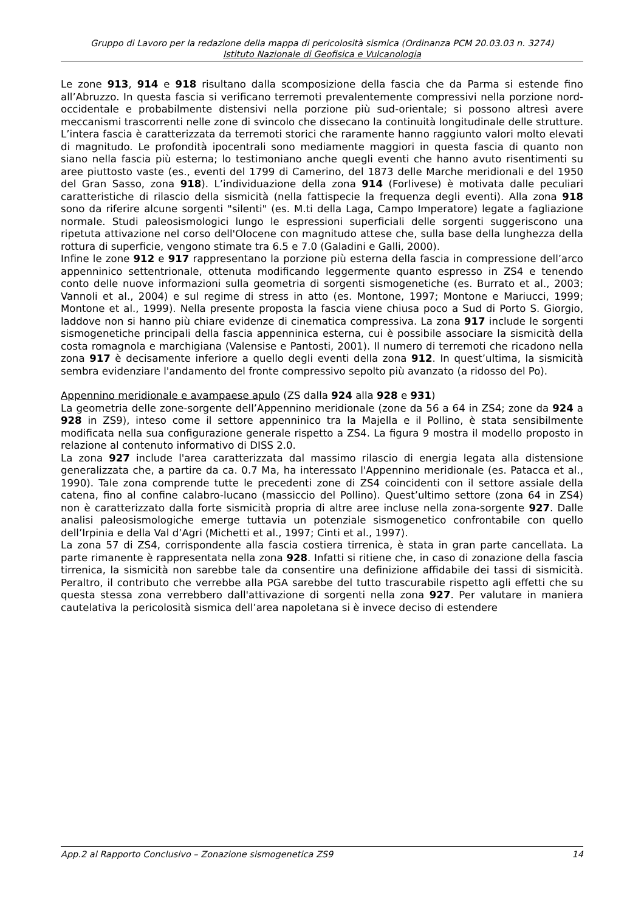Gruppo di Lavoro per la redazione della mappa di pericolosità sismica (Ordinanza PCM 20.03.03 n. 3274)
Istituto Nazionale di Geofisica e Vulcanologia
Le zone 913, 914 e 918 risultano dalla scomposizione della fascia che da Parma si estende fino all’Abruzzo. In questa fascia si verificano terremoti prevalentemente compressivi nella porzione nord-occidentale e probabilmente distensivi nella porzione più sud-orientale; si possono altresì avere meccanismi trascorrenti nelle zone di svincolo che dissecano la continuità longitudinale delle strutture. L’intera fascia è caratterizzata da terremoti storici che raramente hanno raggiunto valori molto elevati di magnitudo. Le profondità ipocentrali sono mediamente maggiori in questa fascia di quanto non siano nella fascia più esterna; lo testimoniano anche quegli eventi che hanno avuto risentimenti su aree piuttosto vaste (es., eventi del 1799 di Camerino, del 1873 delle Marche meridionali e del 1950 del Gran Sasso, zona 918). L’individuazione della zona 914 (Forlivese) è motivata dalle peculiari caratteristiche di rilascio della sismicità (nella fattispecie la frequenza degli eventi). Alla zona 918 sono da riferire alcune sorgenti "silenti" (es. M.ti della Laga, Campo Imperatore) legate a fagliazione normale. Studi paleosismologici lungo le espressioni superficiali delle sorgenti suggeriscono una ripetuta attivazione nel corso dell'Olocene con magnitudo attese che, sulla base della lunghezza della rottura di superficie, vengono stimate tra 6.5 e 7.0 (Galadini e Galli, 2000).
Infine le zone 912 e 917 rappresentano la porzione più esterna della fascia in compressione dell’arco appenninico settentrionale, ottenuta modificando leggermente quanto espresso in ZS4 e tenendo conto delle nuove informazioni sulla geometria di sorgenti sismogenetiche (es. Burrato et al., 2003; Vannoli et al., 2004) e sul regime di stress in atto (es. Montone, 1997; Montone e Mariucci, 1999; Montone et al., 1999). Nella presente proposta la fascia viene chiusa poco a Sud di Porto S. Giorgio, laddove non si hanno più chiare evidenze di cinematica compressiva. La zona 917 include le sorgenti sismogenetiche principali della fascia appenninica esterna, cui è possibile associare la sismicità della costa romagnola e marchigiana (Valensise e Pantosti, 2001). Il numero di terremoti che ricadono nella zona 917 è decisamente inferiore a quello degli eventi della zona 912. In quest’ultima, la sismicità sembra evidenziare l'andamento del fronte compressivo sepolto più avanzato (a ridosso del Po).
Appennino meridionale e avampaese apulo (ZS dalla 924 alla 928 e 931)
La geometria delle zone-sorgente dell’Appennino meridionale (zone da 56 a 64 in ZS4; zone da 924 a 928 in ZS9), inteso come il settore appenninico tra la Majella e il Pollino, è stata sensibilmente modificata nella sua configurazione generale rispetto a ZS4. La figura 9 mostra il modello proposto in relazione al contenuto informativo di DISS 2.0.
La zona 927 include l'area caratterizzata dal massimo rilascio di energia legata alla distensione generalizzata che, a partire da ca. 0.7 Ma, ha interessato l'Appennino meridionale (es. Patacca et al., 1990). Tale zona comprende tutte le precedenti zone di ZS4 coincidenti con il settore assiale della catena, fino al confine calabro-lucano (massiccio del Pollino). Quest’ultimo settore (zona 64 in ZS4) non è caratterizzato dalla forte sismicità propria di altre aree incluse nella zona-sorgente 927. Dalle analisi paleosismologiche emerge tuttavia un potenziale sismogenetico confrontabile con quello dell’Irpinia e della Val d’Agri (Michetti et al., 1997; Cinti et al., 1997).
La zona 57 di ZS4, corrispondente alla fascia costiera tirrenica, è stata in gran parte cancellata. La parte rimanente è rappresentata nella zona 928. Infatti si ritiene che, in caso di zonazione della fascia tirrenica, la sismicità non sarebbe tale da consentire una definizione affidabile dei tassi di sismicità. Peraltro, il contributo che verrebbe alla PGA sarebbe del tutto trascurabile rispetto agli effetti che su questa stessa zona verrebbero dall'attivazione di sorgenti nella zona 927. Per valutare in maniera cautelativa la pericolosità sismica dell’area napoletana si è invece deciso di estendere
App.2 al Rapporto Conclusivo – Zonazione sismogenetica ZS9 14